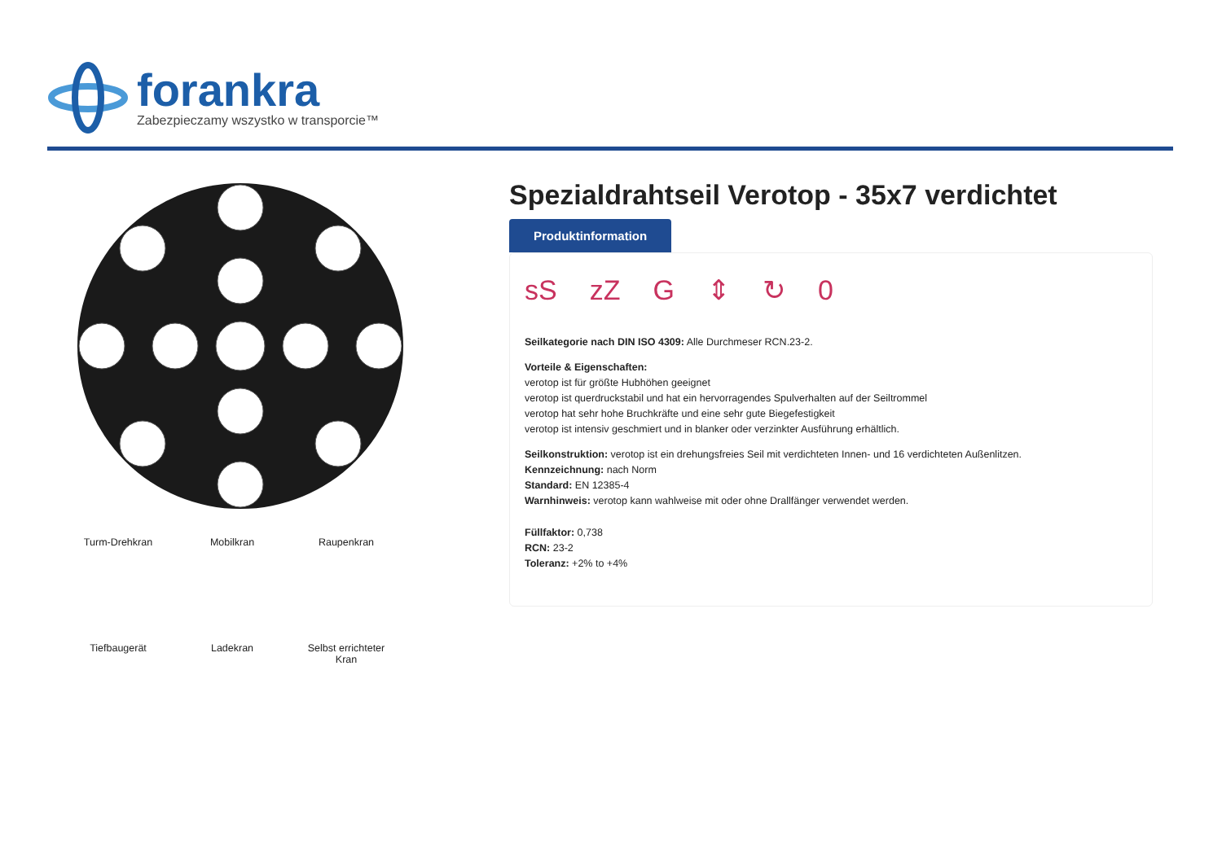forankra
Zabezpieczamy wszystko w transporcie™
Turm-Drehkran
Mobilkran
Raupenkran
Tiefbaugerät
Ladekran
Selbst errichteter Kran
Spezialdrahtseil Verotop - 35x7 verdichtet
Produktinformation
sS zZ G ⇕ ↻ 0
Seilkategorie nach DIN ISO 4309: Alle Durchmeser RCN.23-2.
Vorteile & Eigenschaften:
verotop ist für größte Hubhöhen geeignet
verotop ist querdruckstabil und hat ein hervorragendes Spulverhalten auf der Seiltrommel
verotop hat sehr hohe Bruchkräfte und eine sehr gute Biegefestigkeit
verotop ist intensiv geschmiert und in blanker oder verzinkter Ausführung erhältlich.
Seilkonstruktion: verotop ist ein drehungsfreies Seil mit verdichteten Innen- und 16 verdichteten Außenlitzen.
Kennzeichnung: nach Norm
Standard: EN 12385-4
Warnhinweis: verotop kann wahlweise mit oder ohne Drallfänger verwendet werden.
Füllfaktor: 0,738
RCN: 23-2
Toleranz: +2% to +4%